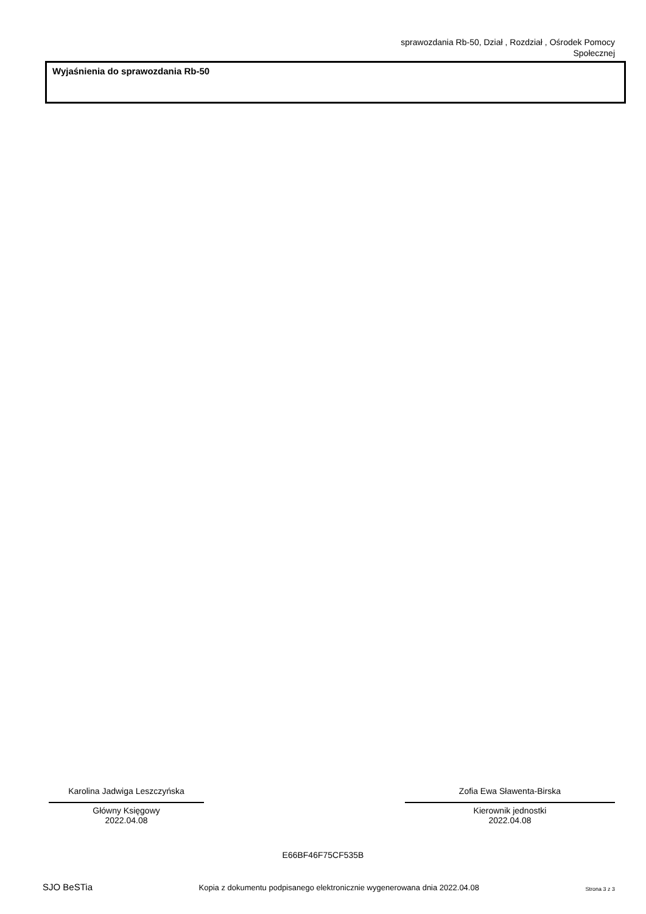sprawozdania Rb-50, Dział , Rozdział , Ośrodek Pomocy
Społecznej
Wyjaśnienia do sprawozdania Rb-50
Karolina Jadwiga Leszczyńska
Główny Księgowy
2022.04.08
Zofia Ewa Sławenta-Birska
Kierownik jednostki
2022.04.08
E66BF46F75CF535B
SJO BeSTia Kopia z dokumentu podpisanego elektronicznie wygenerowana dnia 2022.04.08 Strona 3 z 3